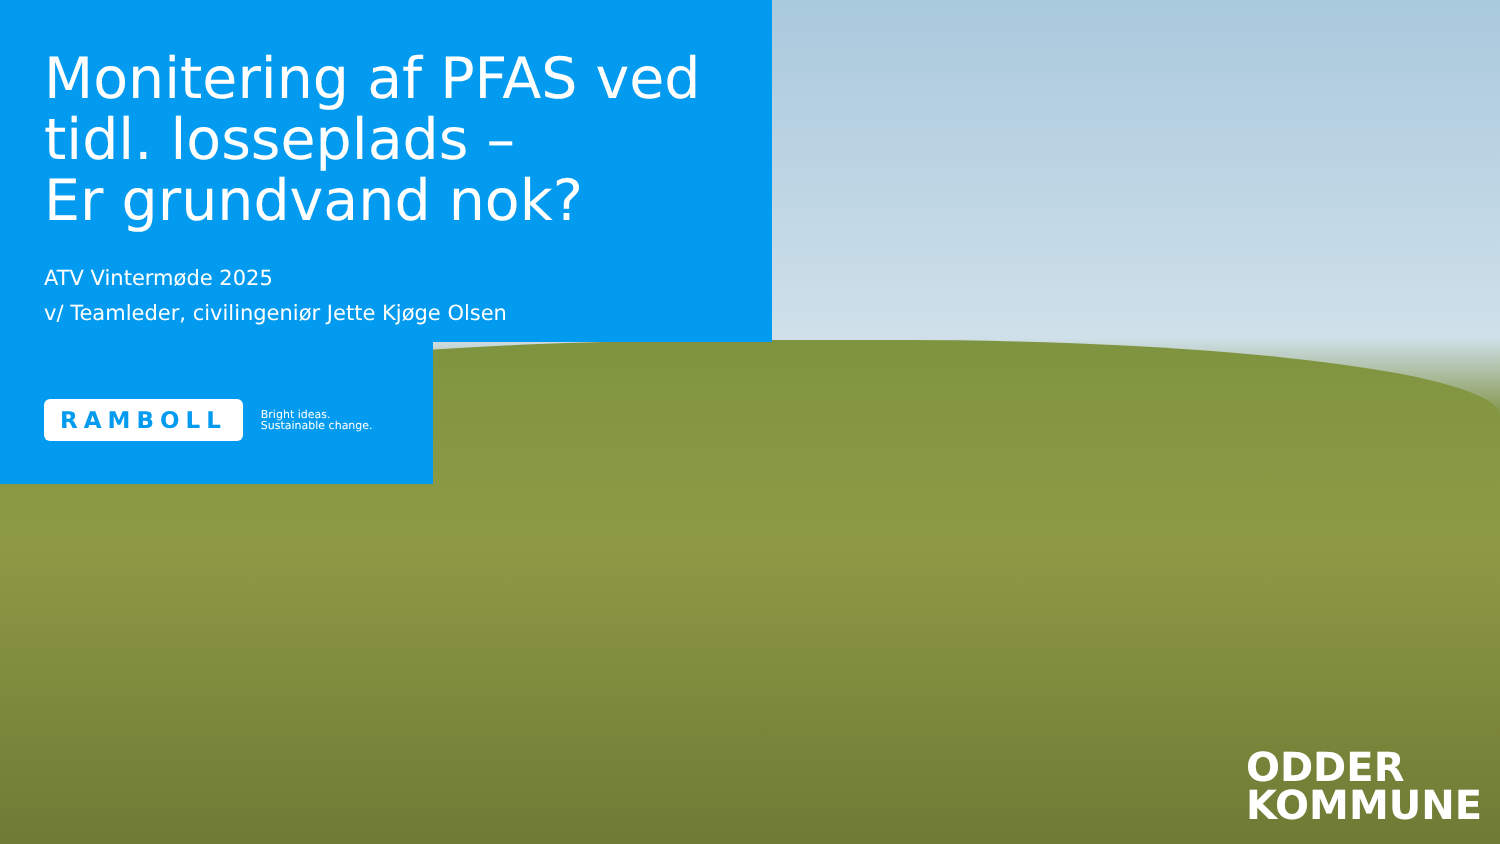Monitering af PFAS ved
tidl. losseplads –
Er grundvand nok?
ATV Vintermøde 2025
v/ Teamleder, civilingeniør Jette Kjøge Olsen
RAMBOLL Bright ideas.
Sustainable change.
ODDER
KOMMUNE